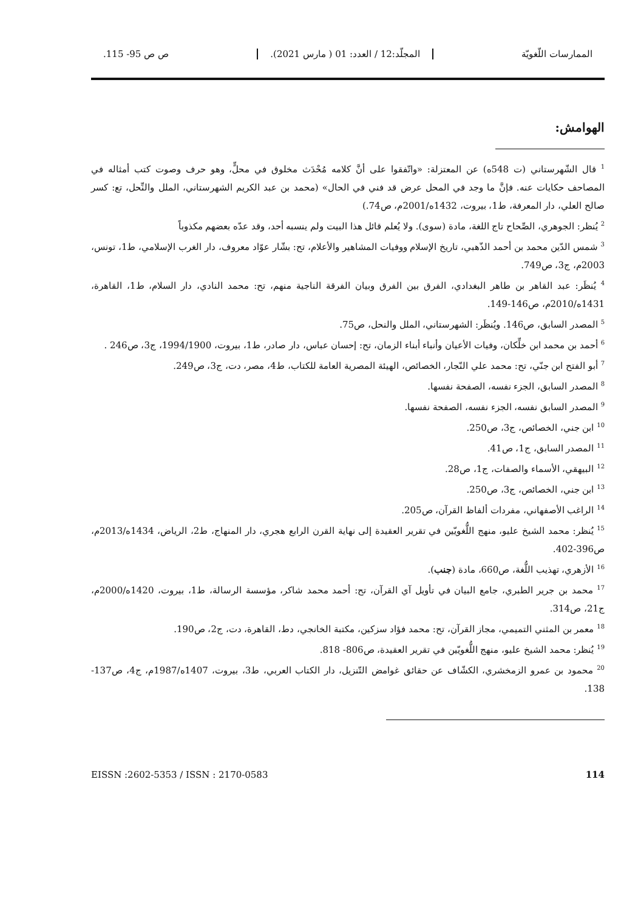الممارسات اللّغويّة المجلّد:12 / العدد: 01 ( مارس 2021). ص ص 95- 115.
الهوامش:
<sup>1</sup> قال الشّهرستاني (ت 548ه) عن المعتزلة: «واتّفقوا على أنَّ كلامه مُحْدَث مخلوق في محلٍّ، وهو حرف وصوت كتب أمثاله في المصاحف حكايات عنه. فإنَّ ما وجد في المحل عرض قد فني في الحال» (محمد بن عبد الكريم الشهرستاني، الملل والنِّحل، تع: كسر صالح العلي، دار المعرفة، ط1، بيروت، 1432ه/2001م، ص74.)
<sup>2</sup> يُنظر: الجوهري، الصِّحاح تاج اللغة، مادة (سوى). ولا يُعلم قائل هذا البيت ولم ينسبه أحد، وقد عدّه بعضهم مكذوباً
<sup>3</sup> شمس الدّين محمد بن أحمد الذّهبي، تاريخ الإسلام ووفيات المشاهير والأعلام، تح: بشّار عوّاد معروف، دار الغرب الإسلامي، ط1، تونس، 2003م، ج3، ص749.
<sup>4</sup> يُنظَر: عبد القاهر بن طاهر البغدادي، الفرق بين الفرق وبيان الفرقة الناجية منهم، تح: محمد النادي، دار السلام، ط1، القاهرة، 1431ه/2010م، ص146-149.
<sup>5</sup> المصدر السابق، ص146. ويُنظَر: الشهرستاني، الملل والنحل، ص75.
<sup>6</sup> أحمد بن محمد ابن خلِّكان، وفيات الأعيان وأنباء أبناء الزمان، تح: إحسان عباس، دار صادر، ط1، بيروت، 1994/1900، ج3، ص246 .
<sup>7</sup> أبو الفتح ابن جنّي، تح: محمد علي النّجار، الخصائص، الهيئة المصرية العامة للكتاب، ط4، مصر، دت، ج3، ص249.
<sup>8</sup> المصدر السابق، الجزء نفسه، الصفحة نفسها.
<sup>9</sup> المصدر السابق نفسه، الجزء نفسه، الصفحة نفسها.
<sup>10</sup> ابن جني، الخصائص، ج3، ص250.
<sup>11</sup> المصدر السابق، ج1، ص41.
<sup>12</sup> البيهقي، الأسماء والصفات، ج1، ص28.
<sup>13</sup> ابن جني، الخصائص، ج3، ص250.
<sup>14</sup> الراغب الأصفهاني، مفردات ألفاظ القرآن، ص205.
<sup>15</sup> يُنظر: محمد الشيخ عليو، منهج اللُّغويّين في تقرير العقيدة إلى نهاية القرن الرابع هجري، دار المنهاج، ط2، الرياض، 1434ه/2013م، ص396-402.
<sup>16</sup> الأزهري، تهذيب اللُّغة، ص660، مادة (جنب).
<sup>17</sup> محمد بن جرير الطبري، جامع البيان في تأويل آي القرآن، تح: أحمد محمد شاكر، مؤسسة الرسالة، ط1، بيروت، 1420ه/2000م، ج21، ص314.
<sup>18</sup> معمر بن المثني التميمي، مجاز القرآن، تح: محمد فؤاد سزكين، مكتبة الخانجي، دط، القاهرة، دت، ج2، ص190.
<sup>19</sup> يُنظر: محمد الشيخ عليو، منهج اللُّغويّين في تقرير العقيدة، ص806- 818.
<sup>20</sup> محمود بن عمرو الزمخشري، الكشّاف عن حقائق غوامض التّنزيل، دار الكتاب العربي، ط3، بيروت، 1407ه/1987م، ج4، ص137-138.
114 EISSN :2602-5353 / ISSN : 2170-0583